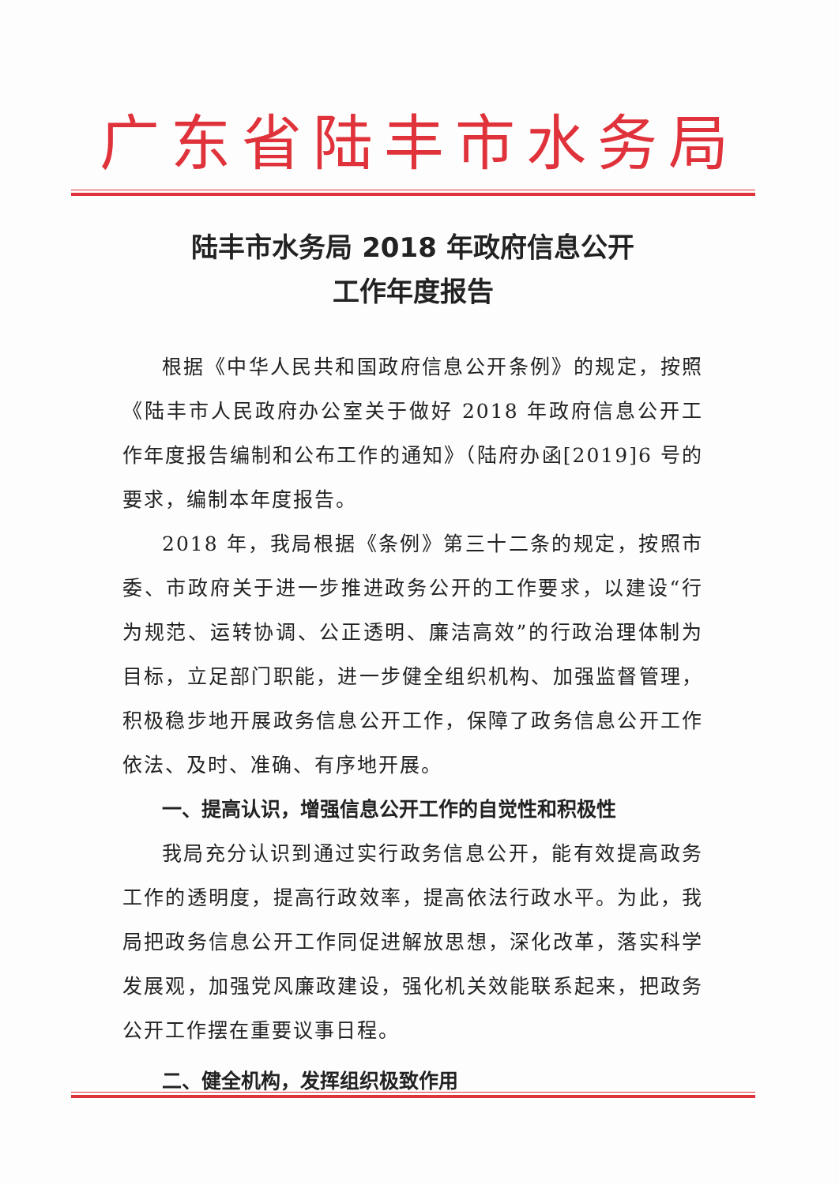广东省陆丰市水务局
陆丰市水务局 2018 年政府信息公开
工作年度报告
根据《中华人民共和国政府信息公开条例》的规定，按照《陆丰市人民政府办公室关于做好 2018 年政府信息公开工作年度报告编制和公布工作的通知》（陆府办函[2019]6 号的要求，编制本年度报告。
2018 年，我局根据《条例》第三十二条的规定，按照市委、市政府关于进一步推进政务公开的工作要求，以建设“行为规范、运转协调、公正透明、廉洁高效”的行政治理体制为目标，立足部门职能，进一步健全组织机构、加强监督管理，积极稳步地开展政务信息公开工作，保障了政务信息公开工作依法、及时、准确、有序地开展。
一、提高认识，增强信息公开工作的自觉性和积极性
我局充分认识到通过实行政务信息公开，能有效提高政务工作的透明度，提高行政效率，提高依法行政水平。为此，我局把政务信息公开工作同促进解放思想，深化改革，落实科学发展观，加强党风廉政建设，强化机关效能联系起来，把政务公开工作摆在重要议事日程。
二、健全机构，发挥组织极致作用